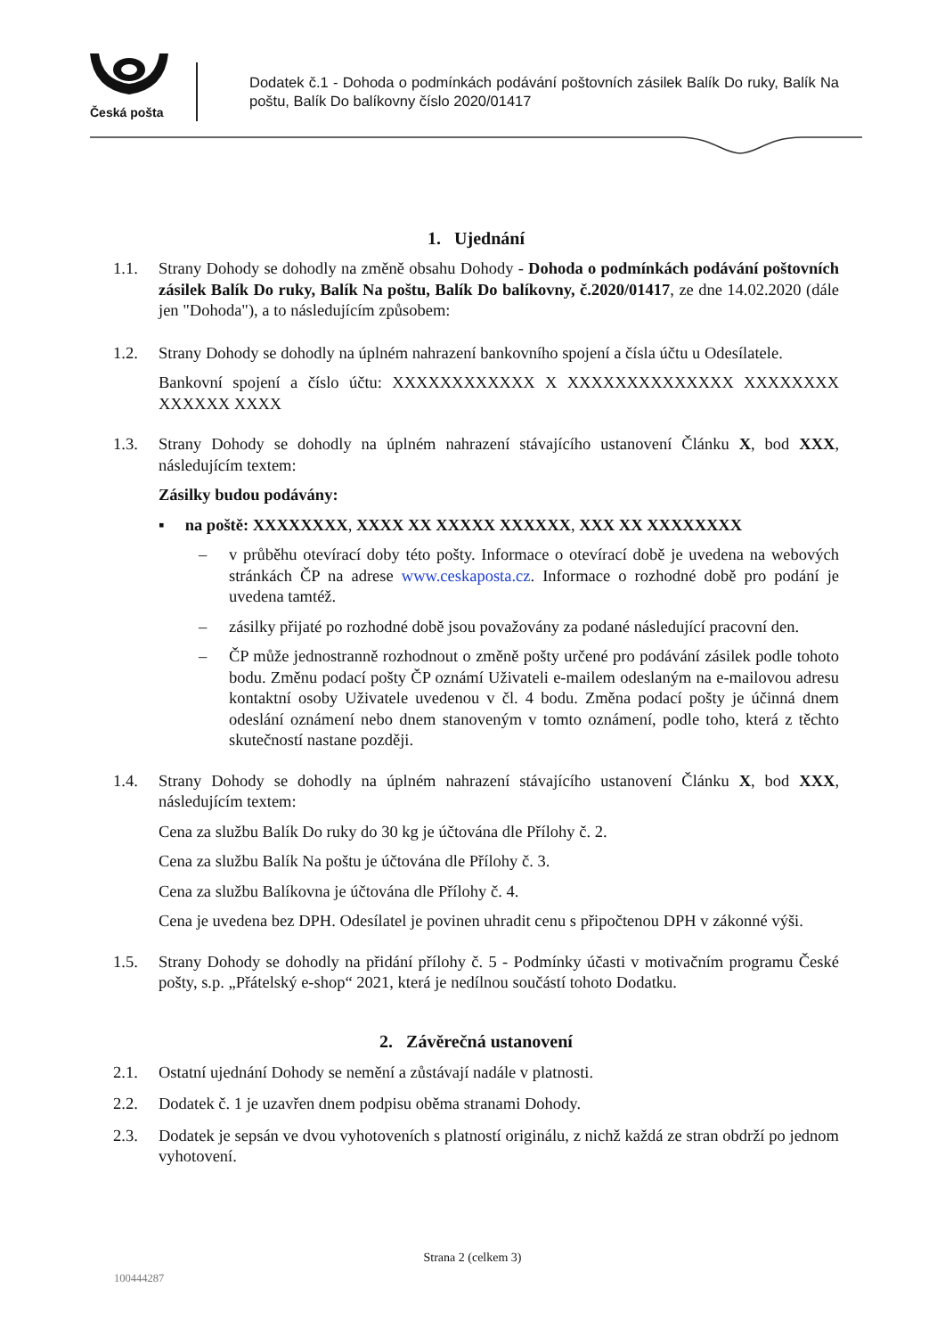Česká pošta
Dodatek č.1 - Dohoda o podmínkách podávání poštovních zásilek Balík Do ruky, Balík Na poštu, Balík Do balíkovny číslo 2020/01417
1. Ujednání
1.1. Strany Dohody se dohodly na změně obsahu Dohody - Dohoda o podmínkách podávání poštovních zásilek Balík Do ruky, Balík Na poštu, Balík Do balíkovny, č.2020/01417, ze dne 14.02.2020 (dále jen "Dohoda"), a to následujícím způsobem:
1.2. Strany Dohody se dohodly na úplném nahrazení bankovního spojení a čísla účtu u Odesílatele.
Bankovní spojení a číslo účtu: XXXXXXXXXXXX X XXXXXXXXXXXXXX XXXXXXXX XXXXXX XXXX
1.3. Strany Dohody se dohodly na úplném nahrazení stávajícího ustanovení Článku X, bod XXX, následujícím textem:
Zásilky budou podávány:
▪ na poště: XXXXXXXX, XXXX XX XXXXX XXXXXX, XXX XX XXXXXXXX
– v průběhu otevírací doby této pošty. Informace o otevírací době je uvedena na webových stránkách ČP na adrese www.ceskaposta.cz. Informace o rozhodné době pro podání je uvedena tamtéž.
– zásilky přijaté po rozhodné době jsou považovány za podané následující pracovní den.
– ČP může jednostranně rozhodnout o změně pošty určené pro podávání zásilek podle tohoto bodu. Změnu podací pošty ČP oznámí Uživateli e-mailem odeslaným na e-mailovou adresu kontaktní osoby Uživatele uvedenou v čl. 4 bodu. Změna podací pošty je účinná dnem odeslání oznámení nebo dnem stanoveným v tomto oznámení, podle toho, která z těchto skutečností nastane později.
1.4. Strany Dohody se dohodly na úplném nahrazení stávajícího ustanovení Článku X, bod XXX, následujícím textem:
Cena za službu Balík Do ruky do 30 kg je účtována dle Přílohy č. 2.
Cena za službu Balík Na poštu je účtována dle Přílohy č. 3.
Cena za službu Balíkovna je účtována dle Přílohy č. 4.
Cena je uvedena bez DPH. Odesílatel je povinen uhradit cenu s připočtenou DPH v zákonné výši.
1.5. Strany Dohody se dohodly na přidání přílohy č. 5 - Podmínky účasti v motivačním programu České pošty, s.p. „Přátelský e-shop“ 2021, která je nedílnou součástí tohoto Dodatku.
2. Závěrečná ustanovení
2.1. Ostatní ujednání Dohody se nemění a zůstávají nadále v platnosti.
2.2. Dodatek č. 1 je uzavřen dnem podpisu oběma stranami Dohody.
2.3. Dodatek je sepsán ve dvou vyhotoveních s platností originálu, z nichž každá ze stran obdrží po jednom vyhotovení.
Strana 2 (celkem 3)
100444287